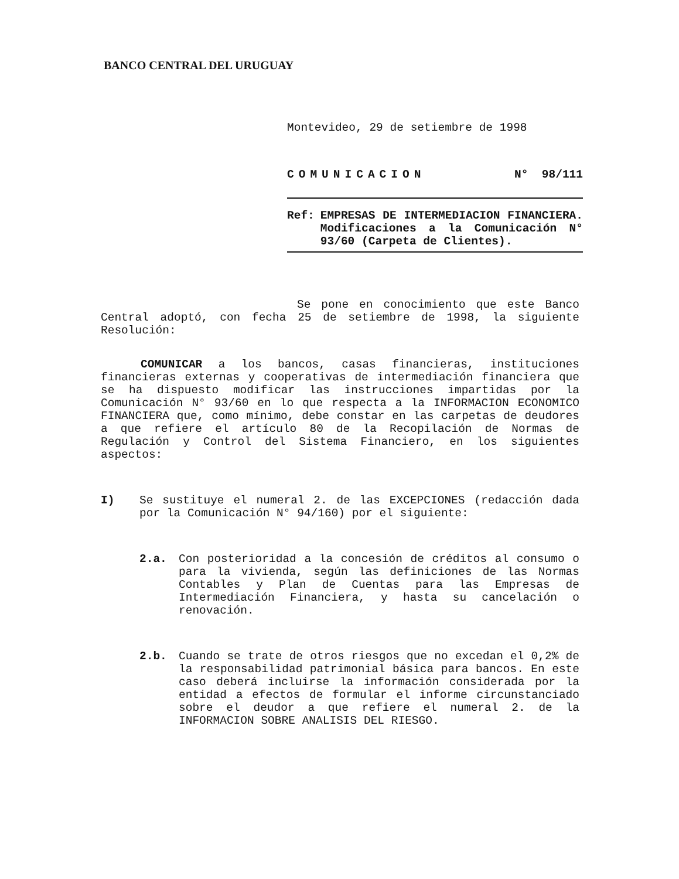BANCO CENTRAL DEL URUGUAY
Montevideo, 29 de setiembre de 1998
COMUNICACION N° 98/111
Ref: EMPRESAS DE INTERMEDIACION FINANCIERA. Modificaciones a la Comunicación N° 93/60 (Carpeta de Clientes).
Se pone en conocimiento que este Banco Central adoptó, con fecha 25 de setiembre de 1998, la siguiente Resolución:
COMUNICAR a los bancos, casas financieras, instituciones financieras externas y cooperativas de intermediación financiera que se ha dispuesto modificar las instrucciones impartidas por la Comunicación N° 93/60 en lo que respecta a la INFORMACION ECONOMICO FINANCIERA que, como mínimo, debe constar en las carpetas de deudores a que refiere el artículo 80 de la Recopilación de Normas de Regulación y Control del Sistema Financiero, en los siguientes aspectos:
I) Se sustituye el numeral 2. de las EXCEPCIONES (redacción dada por la Comunicación N° 94/160) por el siguiente:
2.a. Con posterioridad a la concesión de créditos al consumo o para la vivienda, según las definiciones de las Normas Contables y Plan de Cuentas para las Empresas de Intermediación Financiera, y hasta su cancelación o renovación.
2.b. Cuando se trate de otros riesgos que no excedan el 0,2% de la responsabilidad patrimonial básica para bancos. En este caso deberá incluirse la información considerada por la entidad a efectos de formular el informe circunstanciado sobre el deudor a que refiere el numeral 2. de la INFORMACION SOBRE ANALISIS DEL RIESGO.